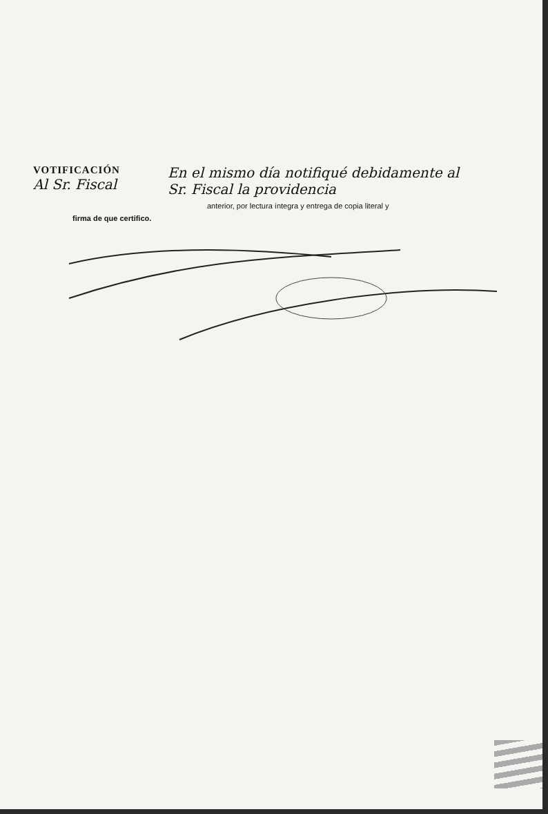VOTIFICACIÓN
Al Sr. Fiscal
En el mismo día notifiqué debidamente al
Sr. Fiscal la providencia
anterior, por lectura íntegra y entrega de copia literal y
firma de que certifico.